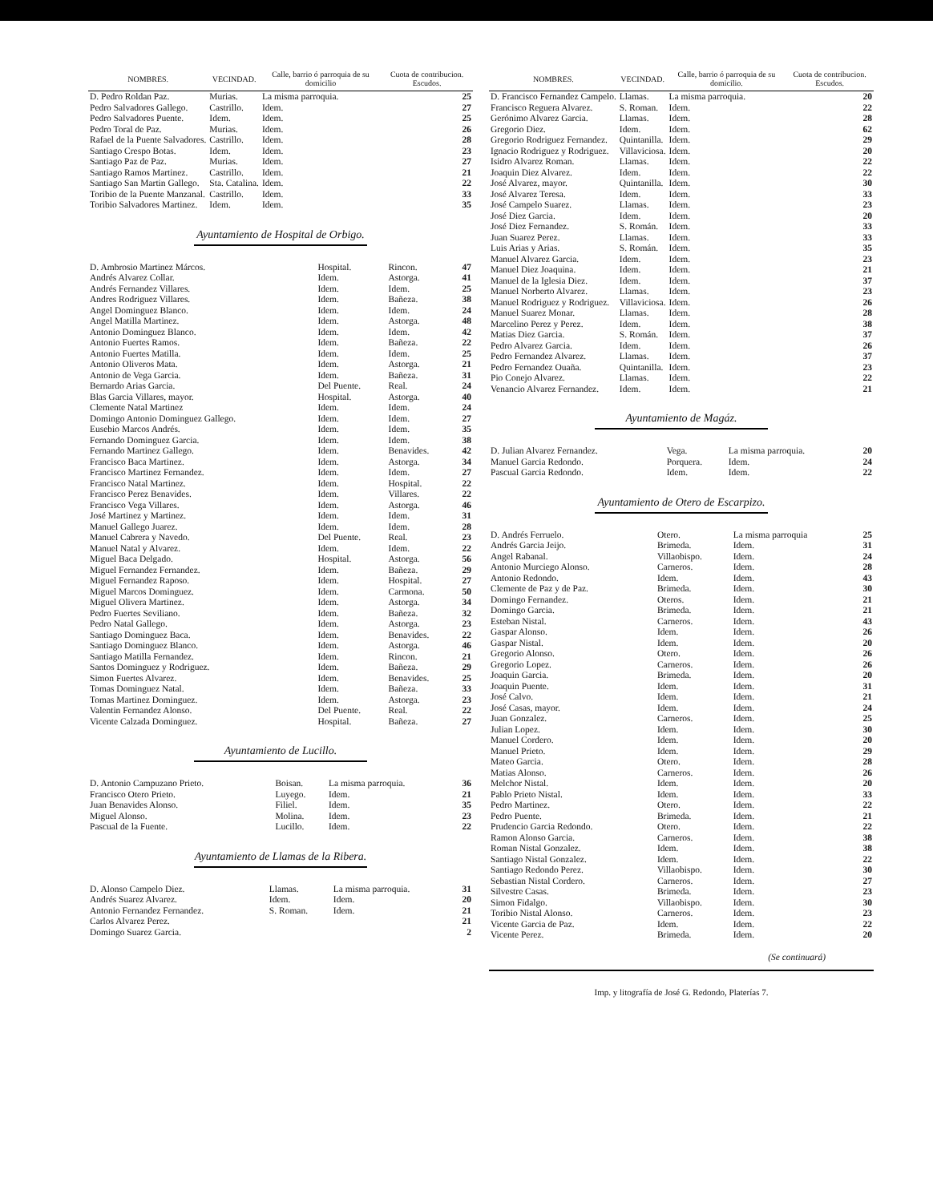| NOMBRES. | VECINDAD. | Calle, barrio ó parroquia de su domicilio | Cuota de contribucion. Escudos. |
| --- | --- | --- | --- |
| D. Pedro Roldan Paz. | Murias. | La misma parroquia. | 25 |
| Pedro Salvadores Gallego. | Castrillo. | Idem. | 27 |
| Pedro Salvadores Puente. | Idem. | Idem. | 25 |
| Pedro Toral de Paz. | Murias. | Idem. | 26 |
| Rafael de la Puente Salvadores. | Castrillo. | Idem. | 28 |
| Santiago Crespo Botas. | Idem. | Idem. | 23 |
| Santiago Paz de Paz. | Murias. | Idem. | 27 |
| Santiago Ramos Martinez. | Castrillo. | Idem. | 21 |
| Santiago San Martin Gallego. | Sta. Catalina. | Idem. | 22 |
| Toribio de la Puente Manzanal. | Castrillo. | Idem. | 33 |
| Toribio Salvadores Martinez. | Idem. | Idem. | 35 |
Ayuntamiento de Hospital de Orbigo.
| D. Ambrosio Martinez Márcos. | Hospital. | Rincon. | 47 |
| Andrés Alvarez Collar. | Idem. | Astorga. | 41 |
| Andrés Fernandez Villares. | Idem. | Idem. | 25 |
| Andres Rodriguez Villares. | Idem. | Bañeza. | 38 |
| Angel Dominguez Blanco. | Idem. | Idem. | 24 |
| Angel Matilla Martinez. | Idem. | Astorga. | 48 |
| Antonio Dominguez Blanco. | Idem. | Idem. | 42 |
| Antonio Fuertes Ramos. | Idem. | Bañeza. | 22 |
| Antonio Fuertes Matilla. | Idem. | Idem. | 25 |
| Antonio Oliveros Mata. | Idem. | Astorga. | 21 |
| Antonio de Vega Garcia. | Idem. | Bañeza. | 31 |
| Bernardo Arias Garcia. | Del Puente. | Real. | 24 |
| Blas Garcia Villares, mayor. | Hospital. | Astorga. | 40 |
| Clemente Natal Martinez | Idem. | Idem. | 24 |
| Domingo Antonio Dominguez Gallego. | Idem. | Idem. | 27 |
| Eusebio Marcos Andrés. | Idem. | Idem. | 35 |
| Fernando Dominguez Garcia. | Idem. | Idem. | 38 |
| Fernando Martinez Gallego. | Idem. | Benavides. | 42 |
| Francisco Baca Martinez. | Idem. | Astorga. | 34 |
| Francisco Martinez Fernandez. | Idem. | Idem. | 27 |
| Francisco Natal Martinez. | Idem. | Hospital. | 22 |
| Francisco Perez Benavides. | Idem. | Villares. | 22 |
| Francisco Vega Villares. | Idem. | Astorga. | 46 |
| José Martinez y Martinez. | Idem. | Idem. | 31 |
| Manuel Gallego Juarez. | Idem. | Idem. | 28 |
| Manuel Cabrera y Navedo. | Del Puente. | Real. | 23 |
| Manuel Natal y Alvarez. | Idem. | Idem. | 22 |
| Miguel Baca Delgado. | Hospital. | Astorga. | 56 |
| Miguel Fernandez Fernandez. | Idem. | Bañeza. | 29 |
| Miguel Fernandez Raposo. | Idem. | Hospital. | 27 |
| Miguel Marcos Dominguez. | Idem. | Carmona. | 50 |
| Miguel Olivera Martinez. | Idem. | Astorga. | 34 |
| Pedro Fuertes Seviliano. | Idem. | Bañeza. | 32 |
| Pedro Natal Gallego. | Idem. | Astorga. | 23 |
| Santiago Dominguez Baca. | Idem. | Benavides. | 22 |
| Santiago Dominguez Blanco. | Idem. | Astorga. | 46 |
| Santiago Matilla Fernandez. | Idem. | Rincon. | 21 |
| Santos Dominguez y Rodriguez. | Idem. | Bañeza. | 29 |
| Simon Fuertes Alvarez. | Idem. | Benavides. | 25 |
| Tomas Dominguez Natal. | Idem. | Bañeza. | 33 |
| Tomas Martinez Dominguez. | Idem. | Astorga. | 23 |
| Valentin Fernandez Alonso. | Del Puente. | Real. | 22 |
| Vicente Calzada Dominguez. | Hospital. | Bañeza. | 27 |
Ayuntamiento de Lucillo.
| D. Antonio Campuzano Prieto. | Boisan. | La misma parroquia. | 36 |
| Francisco Otero Prieto. | Luyego. | Idem. | 21 |
| Juan Benavides Alonso. | Filiel. | Idem. | 35 |
| Miguel Alonso. | Molina. | Idem. | 23 |
| Pascual de la Fuente. | Lucillo. | Idem. | 22 |
Ayuntamiento de Llamas de la Ribera.
| D. Alonso Campelo Diez. | Llamas. | La misma parroquia. | 31 |
| Andrés Suarez Alvarez. | Idem. | Idem. | 20 |
| Antonio Fernandez Fernandez. | S. Roman. | Idem. | 21 |
| Carlos Alvarez Perez. | | | 21 |
| Domingo Suarez Garcia. | | | 2 |
| NOMBRES. | VECINDAD. | Calle, barrio ó parroquia de su domicilio. | Cuota de contribucion. Escudos. |
| --- | --- | --- | --- |
| D. Francisco Fernandez Campelo. | Llamas. | La misma parroquia. | 20 |
| Francisco Reguera Alvarez. | S. Roman. | Idem. | 22 |
| Gerónimo Alvarez Garcia. | Llamas. | Idem. | 28 |
| Gregorio Diez. | Idem. | Idem. | 62 |
| Gregorio Rodriguez Fernandez. | Quintanilla. | Idem. | 29 |
| Ignacio Rodriguez y Rodriguez. | Villaviciosa. | Idem. | 20 |
| Isidro Alvarez Roman. | Llamas. | Idem. | 22 |
| Joaquin Diez Alvarez. | Idem. | Idem. | 22 |
| José Alvarez, mayor. | Quintanilla. | Idem. | 30 |
| José Alvarez Teresa. | Idem. | Idem. | 33 |
| José Campelo Suarez. | Llamas. | Idem. | 23 |
| José Diez Garcia. | Idem. | Idem. | 20 |
| José Diez Fernandez. | S. Román. | Idem. | 33 |
| Juan Suarez Perez. | Llamas. | Idem. | 33 |
| Luis Arias y Arias. | S. Román. | Idem. | 35 |
| Manuel Alvarez Garcia. | Idem. | Idem. | 23 |
| Manuel Diez Joaquina. | Idem. | Idem. | 21 |
| Manuel de la Iglesia Diez. | Idem. | Idem. | 37 |
| Manuel Norberto Alvarez. | Llamas. | Idem. | 23 |
| Manuel Rodriguez y Rodriguez. | Villaviciosa. | Idem. | 26 |
| Manuel Suarez Monar. | Llamas. | Idem. | 28 |
| Marcelino Perez y Perez. | Idem. | Idem. | 38 |
| Matias Diez Garcia. | S. Román. | Idem. | 37 |
| Pedro Alvarez Garcia. | Idem. | Idem. | 26 |
| Pedro Fernandez Alvarez. | Llamas. | Idem. | 37 |
| Pedro Fernandez Ouaña. | Quintanilla. | Idem. | 23 |
| Pio Conejo Alvarez. | Llamas. | Idem. | 22 |
| Venancio Alvarez Fernandez. | Idem. | Idem. | 21 |
Ayuntamiento de Magáz.
| D. Julian Alvarez Fernandez. | Vega. | La misma parroquia. | 20 |
| Manuel Garcia Redondo. | Porquera. | Idem. | 24 |
| Pascual Garcia Redondo. | Idem. | Idem. | 22 |
Ayuntamiento de Otero de Escarpizo.
| D. Andrés Ferruelo. | Otero. | La misma parroquia | 25 |
| Andrés Garcia Jeijo. | Brimeda. | Idem. | 31 |
| Angel Rabanal. | Villaobispo. | Idem. | 24 |
| Antonio Murciego Alonso. | Carneros. | Idem. | 28 |
| Antonio Redondo. | Idem. | Idem. | 43 |
| Clemente de Paz y de Paz. | Brimeda. | Idem. | 30 |
| Domingo Fernandez. | Oteros. | Idem. | 21 |
| Domingo Garcia. | Brimeda. | Idem. | 21 |
| Esteban Nistal. | Carneros. | Idem. | 43 |
| Gaspar Alonso. | Idem. | Idem. | 26 |
| Gaspar Nistal. | Idem. | Idem. | 20 |
| Gregorio Alonso. | Otero. | Idem. | 26 |
| Gregorio Lopez. | Carneros. | Idem. | 26 |
| Joaquin Garcia. | Brimeda. | Idem. | 20 |
| Joaquin Puente. | Idem. | Idem. | 31 |
| José Calvo. | Idem. | Idem. | 21 |
| José Casas, mayor. | Idem. | Idem. | 24 |
| Juan Gonzalez. | Carneros. | Idem. | 25 |
| Julian Lopez. | Idem. | Idem. | 30 |
| Manuel Cordero. | Idem. | Idem. | 20 |
| Manuel Prieto. | Idem. | Idem. | 29 |
| Mateo Garcia. | Otero. | Idem. | 28 |
| Matias Alonso. | Carneros. | Idem. | 26 |
| Melchor Nistal. | Idem. | Idem. | 20 |
| Pablo Prieto Nistal. | Idem. | Idem. | 33 |
| Pedro Martinez. | Otero. | Idem. | 22 |
| Pedro Puente. | Brimeda. | Idem. | 21 |
| Prudencio Garcia Redondo. | Otero. | Idem. | 22 |
| Ramon Alonso Garcia. | Carneros. | Idem. | 38 |
| Roman Nistal Gonzalez. | Idem. | Idem. | 38 |
| Santiago Nistal Gonzalez. | Idem. | Idem. | 22 |
| Santiago Redondo Perez. | Villaobispo. | Idem. | 30 |
| Sebastian Nistal Cordero. | Carneros. | Idem. | 27 |
| Silvestre Casas. | Brimeda. | Idem. | 23 |
| Simon Fidalgo. | Villaobispo. | Idem. | 30 |
| Toribio Nistal Alonso. | Carneros. | Idem. | 23 |
| Vicente Garcia de Paz. | Idem. | Idem. | 22 |
| Vicente Perez. | Brimeda. | Idem. | 20 |
(Se continuará)
Imp. y litografía de José G. Redondo, Platerías 7.